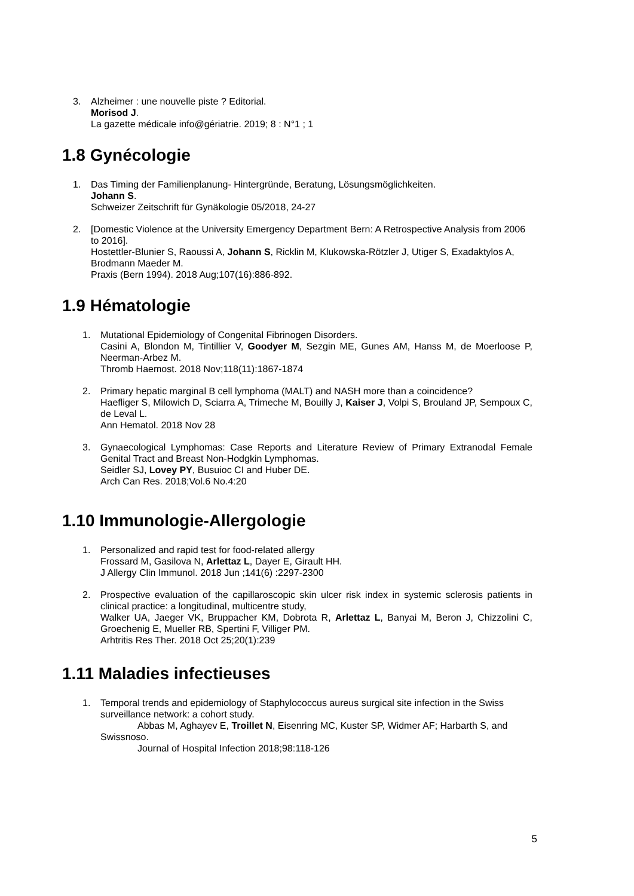3. Alzheimer : une nouvelle piste ? Editorial.
Morisod J.
La gazette médicale info@gériatrie. 2019; 8 : N°1 ; 1
1.8 Gynécologie
1. Das Timing der Familienplanung- Hintergründe, Beratung, Lösungsmöglichkeiten.
Johann S.
Schweizer Zeitschrift für Gynäkologie 05/2018, 24-27
2. [Domestic Violence at the University Emergency Department Bern: A Retrospective Analysis from 2006 to 2016].
Hostettler-Blunier S, Raoussi A, Johann S, Ricklin M, Klukowska-Rötzler J, Utiger S, Exadaktylos A, Brodmann Maeder M.
Praxis (Bern 1994). 2018 Aug;107(16):886-892.
1.9 Hématologie
1. Mutational Epidemiology of Congenital Fibrinogen Disorders.
Casini A, Blondon M, Tintillier V, Goodyer M, Sezgin ME, Gunes AM, Hanss M, de Moerloose P, Neerman-Arbez M.
Thromb Haemost. 2018 Nov;118(11):1867-1874
2. Primary hepatic marginal B cell lymphoma (MALT) and NASH more than a coincidence?
Haefliger S, Milowich D, Sciarra A, Trimeche M, Bouilly J, Kaiser J, Volpi S, Brouland JP, Sempoux C, de Leval L.
Ann Hematol. 2018 Nov 28
3. Gynaecological Lymphomas: Case Reports and Literature Review of Primary Extranodal Female Genital Tract and Breast Non-Hodgkin Lymphomas.
Seidler SJ, Lovey PY, Busuioc CI and Huber DE.
Arch Can Res. 2018;Vol.6 No.4:20
1.10 Immunologie-Allergologie
1. Personalized and rapid test for food-related allergy
Frossard M, Gasilova N, Arlettaz L, Dayer E, Girault HH.
J Allergy Clin Immunol. 2018 Jun ;141(6) :2297-2300
2. Prospective evaluation of the capillaroscopic skin ulcer risk index in systemic sclerosis patients in clinical practice: a longitudinal, multicentre study,
Walker UA, Jaeger VK, Bruppacher KM, Dobrota R, Arlettaz L, Banyai M, Beron J, Chizzolini C, Groechenig E, Mueller RB, Spertini F, Villiger PM.
Arhtritis Res Ther. 2018 Oct 25;20(1):239
1.11 Maladies infectieuses
1. Temporal trends and epidemiology of Staphylococcus aureus surgical site infection in the Swiss surveillance network: a cohort study.
Abbas M, Aghayev E, Troillet N, Eisenring MC, Kuster SP, Widmer AF; Harbarth S, and Swissnoso.
Journal of Hospital Infection 2018;98:118-126
5